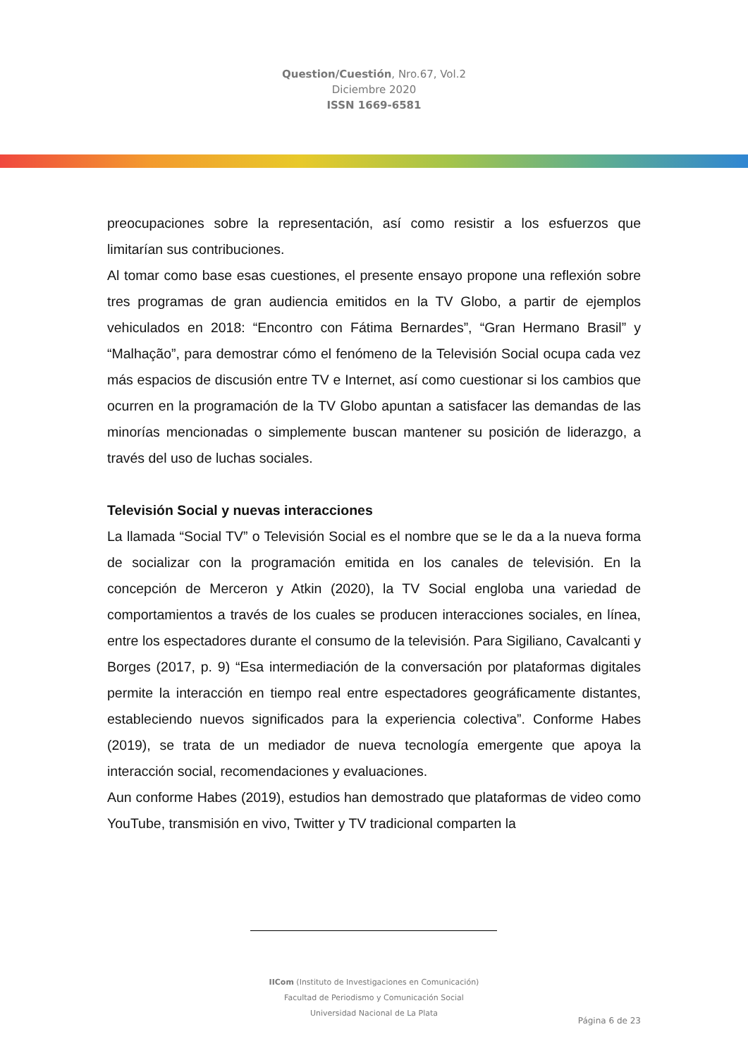Question/Cuestión, Nro.67, Vol.2
Diciembre 2020
ISSN 1669-6581
preocupaciones sobre la representación, así como resistir a los esfuerzos que limitarían sus contribuciones.
Al tomar como base esas cuestiones, el presente ensayo propone una reflexión sobre tres programas de gran audiencia emitidos en la TV Globo, a partir de ejemplos vehiculados en 2018: “Encontro con Fátima Bernardes”, “Gran Hermano Brasil” y “Malhação”, para demostrar cómo el fenómeno de la Televisión Social ocupa cada vez más espacios de discusión entre TV e Internet, así como cuestionar si los cambios que ocurren en la programación de la TV Globo apuntan a satisfacer las demandas de las minorías mencionadas o simplemente buscan mantener su posición de liderazgo, a través del uso de luchas sociales.
Televisión Social y nuevas interacciones
La llamada “Social TV” o Televisión Social es el nombre que se le da a la nueva forma de socializar con la programación emitida en los canales de televisión. En la concepción de Merceron y Atkin (2020), la TV Social engloba una variedad de comportamientos a través de los cuales se producen interacciones sociales, en línea, entre los espectadores durante el consumo de la televisión. Para Sigiliano, Cavalcanti y Borges (2017, p. 9) “Esa intermediación de la conversación por plataformas digitales permite la interacción en tiempo real entre espectadores geográficamente distantes, estableciendo nuevos significados para la experiencia colectiva”. Conforme Habes (2019), se trata de un mediador de nueva tecnología emergente que apoya la interacción social, recomendaciones y evaluaciones.
Aun conforme Habes (2019), estudios han demostrado que plataformas de video como YouTube, transmisión en vivo, Twitter y TV tradicional comparten la
IICom (Instituto de Investigaciones en Comunicación)
Facultad de Periodismo y Comunicación Social
Universidad Nacional de La Plata
Página 6 de 23